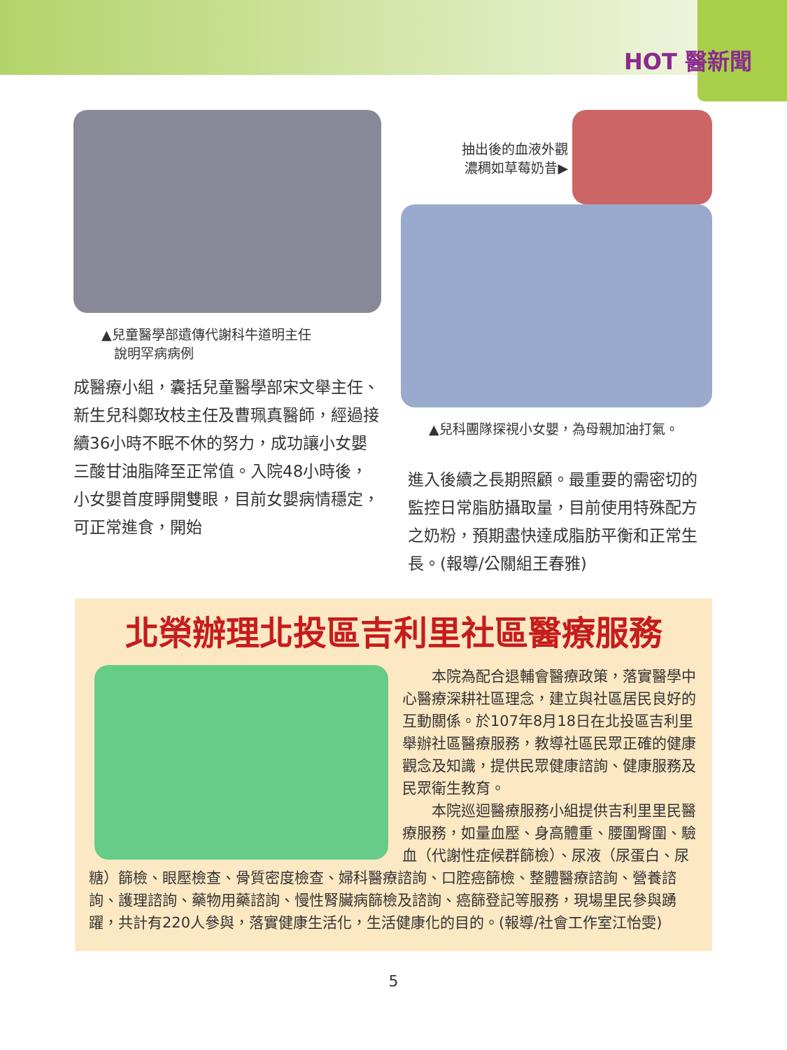HOT 醫新聞
▲兒童醫學部遺傳代謝科牛道明主任
說明罕病病例
成醫療小組，囊括兒童醫學部宋文舉主任、新生兒科鄭玫枝主任及曹珮真醫師，經過接續36小時不眠不休的努力，成功讓小女嬰三酸甘油脂降至正常值。入院48小時後，小女嬰首度睜開雙眼，目前女嬰病情穩定，可正常進食，開始
抽出後的血液外觀
濃稠如草莓奶昔▶
▲兒科團隊探視小女嬰，為母親加油打氣。
進入後續之長期照顧。最重要的需密切的監控日常脂肪攝取量，目前使用特殊配方之奶粉，預期盡快達成脂肪平衡和正常生長。(報導/公關組王春雅)
北榮辦理北投區吉利里社區醫療服務
　　本院為配合退輔會醫療政策，落實醫學中心醫療深耕社區理念，建立與社區居民良好的互動關係。於107年8月18日在北投區吉利里舉辦社區醫療服務，教導社區民眾正確的健康觀念及知識，提供民眾健康諮詢、健康服務及民眾衛生教育。
　　本院巡迴醫療服務小組提供吉利里里民醫療服務，如量血壓、身高體重、腰圍臀圍、驗血（代謝性症候群篩檢）、尿液（尿蛋白、尿糖）篩檢、眼壓檢查、骨質密度檢查、婦科醫療諮詢、口腔癌篩檢、整體醫療諮詢、營養諮詢、護理諮詢、藥物用藥諮詢、慢性腎臟病篩檢及諮詢、癌篩登記等服務，現場里民參與踴躍，共計有220人參與，落實健康生活化，生活健康化的目的。(報導/社會工作室江怡雯)
5